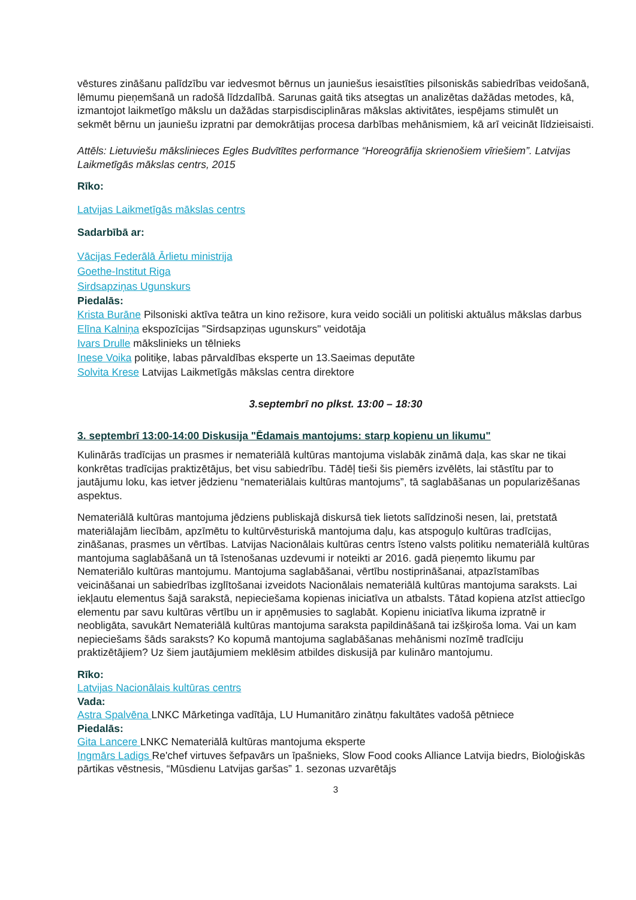vēstures zināšanu palīdzību var iedvesmot bērnus un jauniešus iesaistīties pilsoniskās sabiedrības veidošanā, lēmumu pieņemšanā un radošā līdzdalībā. Sarunas gaitā tiks atsegtas un analizētas dažādas metodes, kā, izmantojot laikmetīgo mākslu un dažādas starpisdisciplināras mākslas aktivitātes, iespējams stimulēt un sekmēt bērnu un jauniešu izpratni par demokrātijas procesa darbības mehānismiem, kā arī veicināt līdzieisaisti.
Attēls: Lietuviešu mākslinieces Egles Budvītītes performance “Horeogrāfija skrienošiem vīriešiem”. Latvijas Laikmetīgās mākslas centrs, 2015
Rīko:
Latvijas Laikmetīgās mākslas centrs
Sadarbībā ar:
Vācijas Federālā Ārlietu ministrija
Goethe-Institut Riga
Sirdsapziņas Ugunskurs
Piedalās:
Krista Burāne Pilsoniski aktīva teātra un kino režisore, kura veido sociāli un politiski aktuālus mākslas darbus
Elīna Kalniņa ekspozīcijas "Sirdsapziņas ugunskurs" veidotāja
Ivars Drulle mākslinieks un tēlnieks
Inese Voika politiķe, labas pārvaldības eksperte un 13.Saeimas deputāte
Solvita Krese Latvijas Laikmetīgās mākslas centra direktore
3.septembrī no plkst. 13:00 – 18:30
3. septembrī 13:00-14:00 Diskusija "Ēdamais mantojums: starp kopienu un likumu"
Kulinārās tradīcijas un prasmes ir nemateriālā kultūras mantojuma vislabāk zināmā daļa, kas skar ne tikai konkrētas tradīcijas praktizētājus, bet visu sabiedrību. Tādēļ tieši šis piemērs izvēlēts, lai stāstītu par to jautājumu loku, kas ietver jēdzienu “nemateriālais kultūras mantojums”, tā saglabāšanas un popularizēšanas aspektus.
Nemateriālā kultūras mantojuma jēdziens publiskajā diskursā tiek lietots salīdzinoši nesen, lai, pretstatā materiālajām liecībām, apzīmētu to kultūrvēsturiskā mantojuma daļu, kas atspoguļo kultūras tradīcijas, zināšanas, prasmes un vērtības. Latvijas Nacionālais kultūras centrs īsteno valsts politiku nemateriālā kultūras mantojuma saglabāšanā un tā īstenošanas uzdevumi ir noteikti ar 2016. gadā pieņemto likumu par Nemateriālo kultūras mantojumu. Mantojuma saglabāšanai, vērtību nostiprināšanai, atpazīstamības veicināšanai un sabiedrības izglītošanai izveidots Nacionālais nemateriālā kultūras mantojuma saraksts. Lai iekļautu elementus šajā sarakstā, nepieciešama kopienas iniciatīva un atbalsts. Tātad kopiena atzīst attiecīgo elementu par savu kultūras vērtību un ir apņēmusies to saglabāt. Kopienu iniciatīva likuma izpratnē ir neobligāta, savukārt Nemateriālā kultūras mantojuma saraksta papildināšanā tai izšķiroša loma. Vai un kam nepieciešams šāds saraksts? Ko kopumā mantojuma saglabāšanas mehānismi nozīmē tradīciju praktizētājiem? Uz šiem jautājumiem meklēsim atbildes diskusijā par kulināro mantojumu.
Rīko:
Latvijas Nacionālais kultūras centrs
Vada:
Astra Spalvēna LNKC Mārketinga vadītāja, LU Humanitāro zinātņu fakultātes vadošā pētniece
Piedalās:
Gita Lancere LNKC Nemateriālā kultūras mantojuma eksperte
Ingmārs Ladigs Re'chef virtuves šefpavārs un īpašnieks, Slow Food cooks Alliance Latvija biedrs, Bioloģiskās pārtikas vēstnesis, “Mūsdienu Latvijas garšas” 1. sezonas uzvarētājs
3